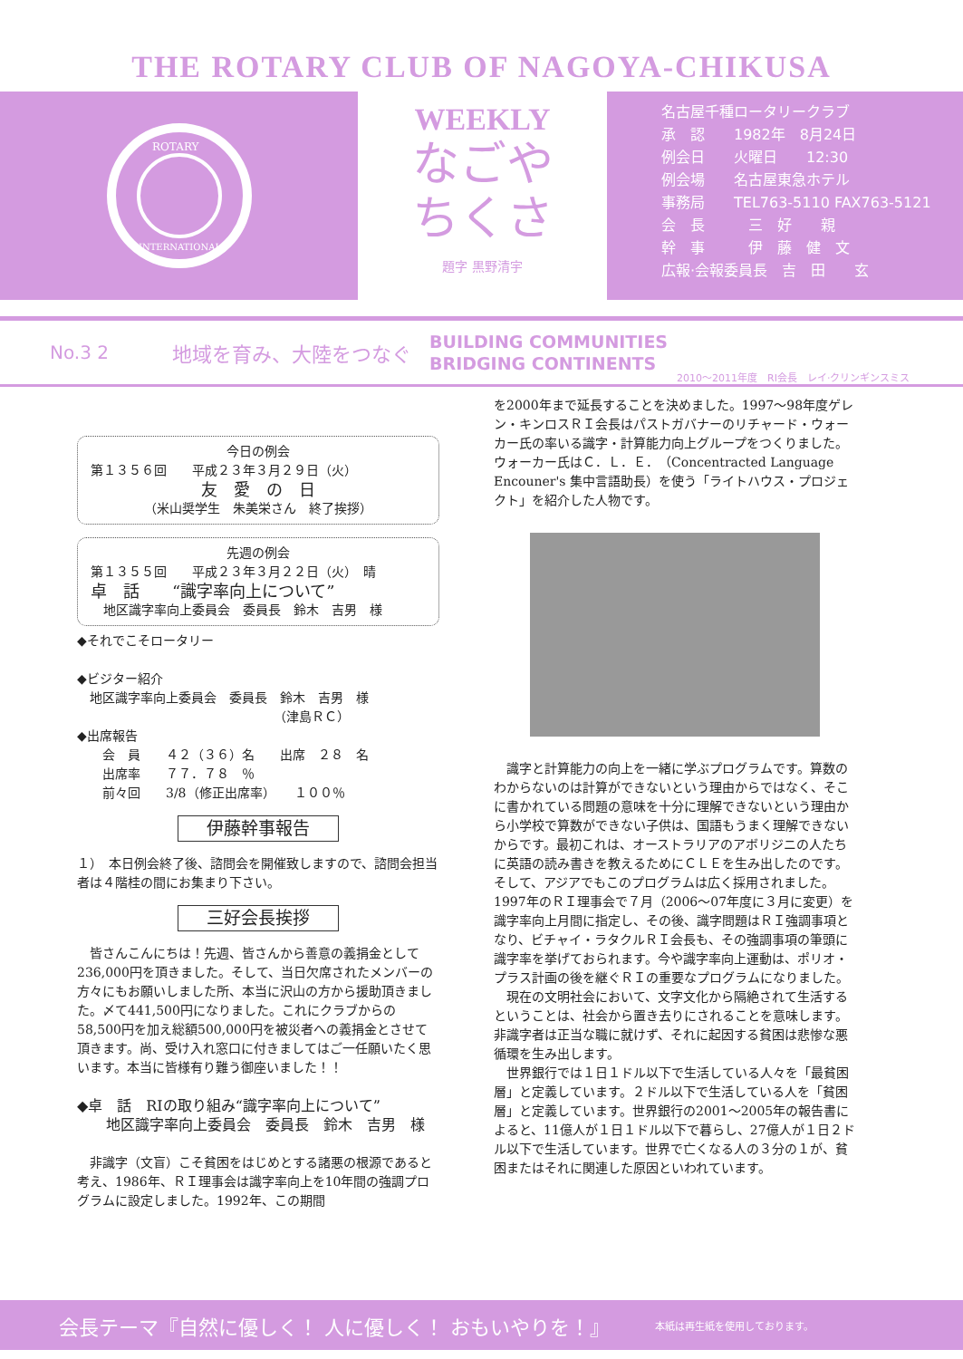THE ROTARY CLUB OF NAGOYA-CHIKUSA
ROTARY
INTERNATIONAL
WEEKLY
なごや
ちくさ
題字 黒野清宇
名古屋千種ロータリークラブ
承　認　　1982年　8月24日
例会日　　火曜日　　12:30
例会場　　名古屋東急ホテル
事務局　　TEL763-5110 FAX763-5121
会　長　　　三　好　　親
幹　事　　　伊　藤　健　文
広報·会報委員長　吉　田　　玄
No.3 2 地域を育み、大陸をつなぐ BUILDING COMMUNITIES
BRIDGING CONTINENTS 2010～2011年度　RI会長　レイ·クリンギンスミス
今日の例会
第１３５６回　　平成２３年３月２９日（火）
友　愛　の　日
（米山奨学生　朱美栄さん　終了挨拶）
先週の例会
第１３５５回　　平成２３年３月２２日（火）　晴
卓　話　　“識字率向上について”
　地区識字率向上委員会　委員長　鈴木　吉男　様
◆それでこそロータリー
◆ビジター紹介
　地区識字率向上委員会　委員長　鈴木　吉男　様
　　　　　　　　　　　　　　　　（津島ＲＣ）
◆出席報告
　　会　員　　４２（３６）名　　出席　２８　名
　　出席率　　７７．７８　％
　　前々回　　3/8（修正出席率）　　１００％
伊藤幹事報告
１）　本日例会終了後、諮問会を開催致しますので、諮問会担当者は４階桂の間にお集まり下さい。
三好会長挨拶
　皆さんこんにちは！先週、皆さんから善意の義捐金として236,000円を頂きました。そして、当日欠席されたメンバーの方々にもお願いしました所、本当に沢山の方から援助頂きました。〆て441,500円になりました。これにクラブからの58,500円を加え総額500,000円を被災者への義捐金とさせて頂きます。尚、受け入れ窓口に付きましてはご一任願いたく思います。本当に皆様有り難う御座いました！！
◆卓　話　RIの取り組み“識字率向上について”
　　地区識字率向上委員会　委員長　鈴木　吉男　様
　非識字（文盲）こそ貧困をはじめとする諸悪の根源であると考え、1986年、ＲＩ理事会は識字率向上を10年間の強調プログラムに設定しました。1992年、この期間
を2000年まで延長することを決めました。1997～98年度ゲレン・キンロスＲＩ会長はパストガバナーのリチャード・ウォーカー氏の率いる識字・計算能力向上グループをつくりました。ウォーカー氏はＣ．Ｌ．Ｅ．（Concentracted Language Encouner's 集中言語助長）を使う「ライトハウス・プロジェクト」を紹介した人物です。
　識字と計算能力の向上を一緒に学ぶプログラムです。算数のわからないのは計算ができないという理由からではなく、そこに書かれている問題の意味を十分に理解できないという理由から小学校で算数ができない子供は、国語もうまく理解できないからです。最初これは、オーストラリアのアボリジニの人たちに英語の読み書きを教えるためにＣＬＥを生み出したのです。そして、アジアでもこのプログラムは広く採用されました。
1997年のＲＩ理事会で７月（2006～07年度に３月に変更）を識字率向上月間に指定し、その後、識字問題はＲＩ強調事項となり、ビチャイ・ラタクルＲＩ会長も、その強調事項の筆頭に識字率を挙げておられます。今や識字率向上運動は、ポリオ・プラス計画の後を継ぐＲＩの重要なプログラムになりました。
　現在の文明社会において、文字文化から隔絶されて生活するということは、社会から置き去りにされることを意味します。非識字者は正当な職に就けず、それに起因する貧困は悲惨な悪循環を生み出します。
　世界銀行では１日１ドル以下で生活している人々を「最貧困層」と定義しています。２ドル以下で生活している人を「貧困層」と定義しています。世界銀行の2001～2005年の報告書によると、11億人が１日１ドル以下で暮らし、27億人が１日２ドル以下で生活しています。世界で亡くなる人の３分の１が、貧困またはそれに関連した原因といわれています。
会長テーマ『自然に優しく！ 人に優しく！ おもいやりを！』 本紙は再生紙を使用しております。